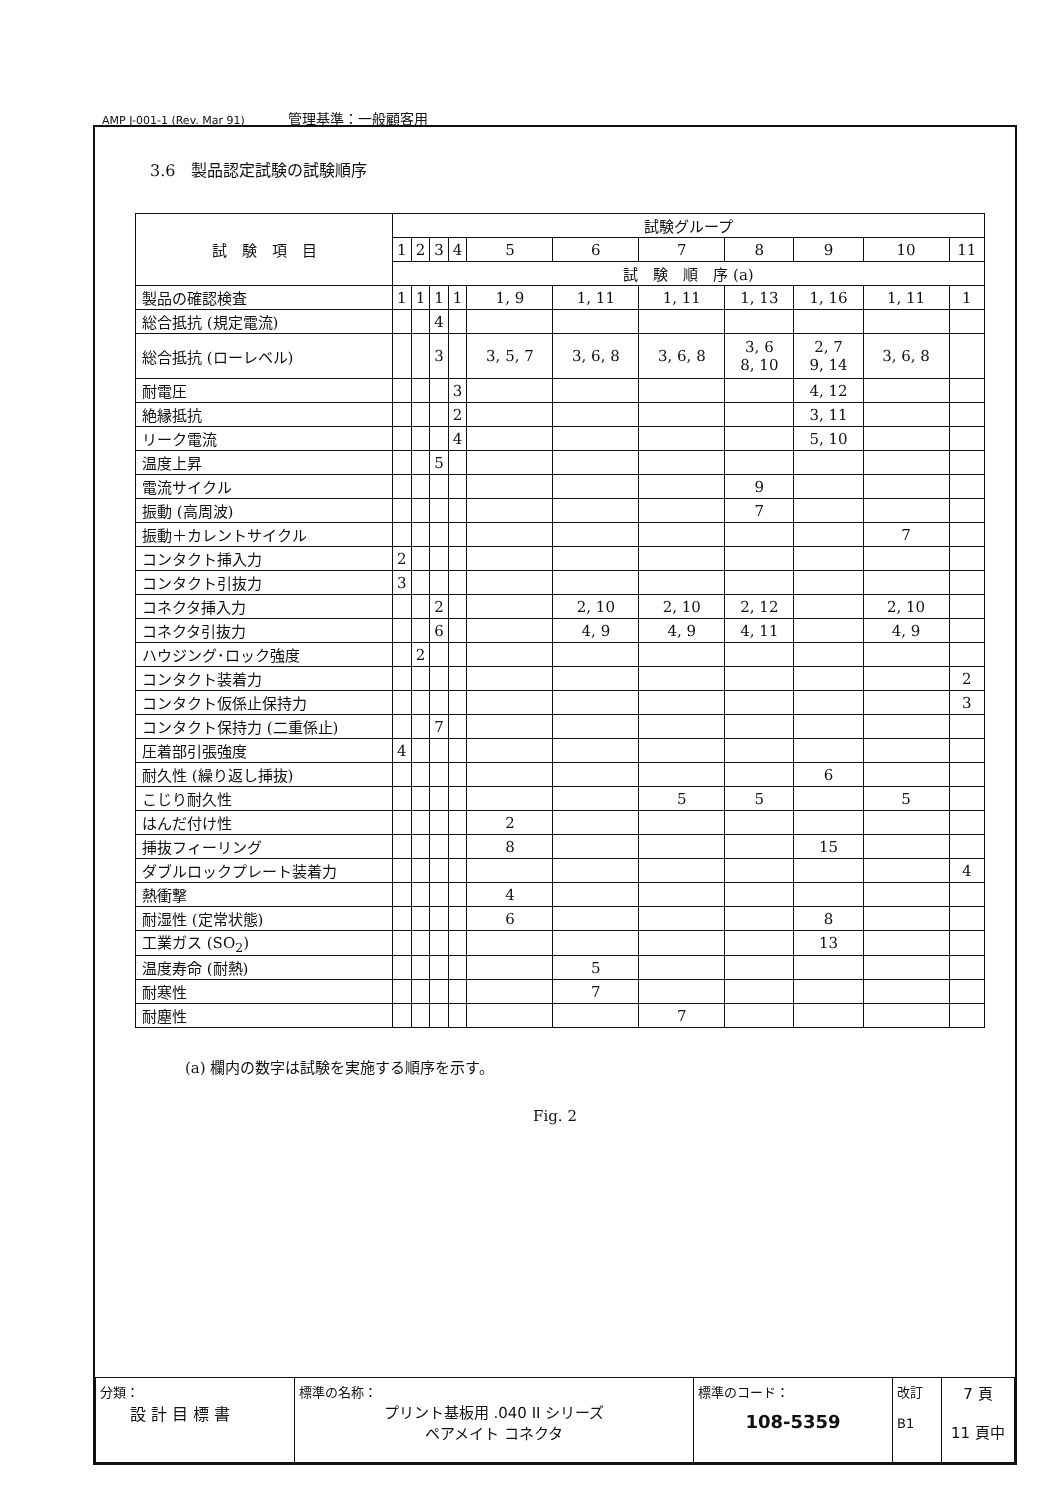AMP J-001-1 (Rev. Mar 91) 管理基準：一般顧客用
3.6　製品認定試験の試験順序
| 試 験 項 目 | 試験グループ | | | | | | | | | | |
| --- | --- | --- | --- | --- | --- | --- | --- | --- | --- | --- | --- |
| | 1 | 2 | 3 | 4 | 5 | 6 | 7 | 8 | 9 | 10 | 11 |
| | 試 験 順 序 (a) | | | | | | | | | | |
| 製品の確認検査 | 1 | 1 | 1 | 1 | 1, 9 | 1, 11 | 1, 11 | 1, 13 | 1, 16 | 1, 11 | 1 |
| 総合抵抗 (規定電流) | | | 4 | | | | | | | | |
| 総合抵抗 (ローレベル) | | | 3 | | 3, 5, 7 | 3, 6, 8 | 3, 6, 8 | 3, 6 8, 10 | 2, 7 9, 14 | 3, 6, 8 | |
| 耐電圧 | | | | 3 | | | | | 4, 12 | | |
| 絶縁抵抗 | | | | 2 | | | | | 3, 11 | | |
| リーク電流 | | | | 4 | | | | | 5, 10 | | |
| 温度上昇 | | | 5 | | | | | | | | |
| 電流サイクル | | | | | | | | 9 | | | |
| 振動 (高周波) | | | | | | | | 7 | | | |
| 振動＋カレントサイクル | | | | | | | | | | 7 | |
| コンタクト挿入力 | 2 | | | | | | | | | | |
| コンタクト引抜力 | 3 | | | | | | | | | | |
| コネクタ挿入力 | | | 2 | | | 2, 10 | 2, 10 | 2, 12 | | 2, 10 | |
| コネクタ引抜力 | | | 6 | | | 4, 9 | 4, 9 | 4, 11 | | 4, 9 | |
| ハウジング･ロック強度 | | 2 | | | | | | | | | |
| コンタクト装着力 | | | | | | | | | | | 2 |
| コンタクト仮係止保持力 | | | | | | | | | | | 3 |
| コンタクト保持力 (二重係止) | | | 7 | | | | | | | | |
| 圧着部引張強度 | 4 | | | | | | | | | | |
| 耐久性 (繰り返し挿抜) | | | | | | | | | 6 | | |
| こじり耐久性 | | | | | | | 5 | 5 | | 5 | |
| はんだ付け性 | | | | | 2 | | | | | | |
| 挿抜フィーリング | | | | | 8 | | | | 15 | | |
| ダブルロックプレート装着力 | | | | | | | | | | | 4 |
| 熱衝撃 | | | | | 4 | | | | | | |
| 耐湿性 (定常状態) | | | | | 6 | | | | 8 | | |
| 工業ガス (SO<sub>2</sub>) | | | | | | | | | 13 | | |
| 温度寿命 (耐熱) | | | | | | 5 | | | | | |
| 耐寒性 | | | | | | 7 | | | | | |
| 耐塵性 | | | | | | | 7 | | | | |
(a) 欄内の数字は試験を実施する順序を示す。
Fig. 2
| 分類： 設 計 目 標 書 | 標準の名称： プリント基板用 .040 II シリーズ ペアメイト コネクタ | 標準のコード： 108-5359 | 改訂 B1 | 7 頁 11 頁中 |